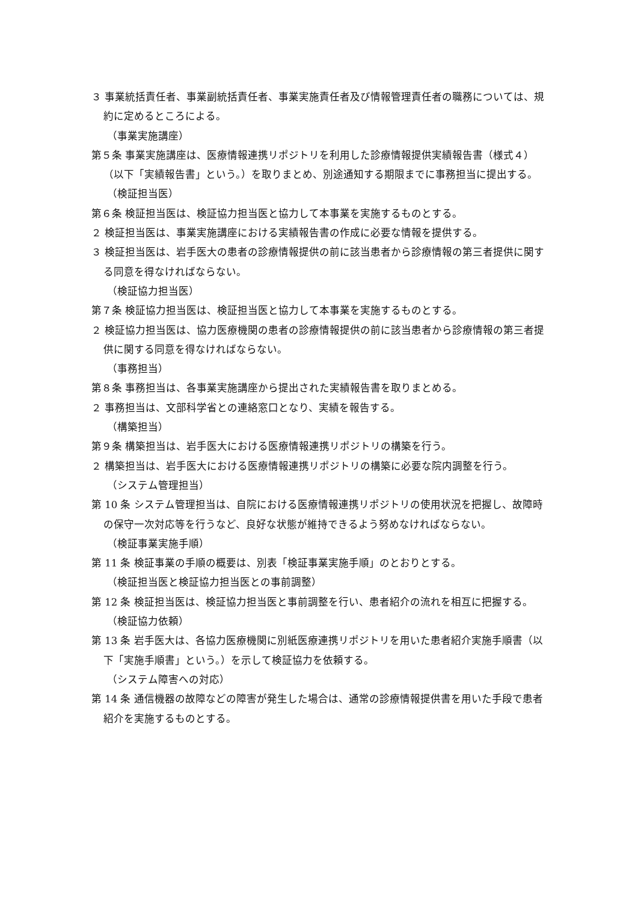３ 事業統括責任者、事業副統括責任者、事業実施責任者及び情報管理責任者の職務については、規約に定めるところによる。
（事業実施講座）
第５条 事業実施講座は、医療情報連携リポジトリを利用した診療情報提供実績報告書（様式４）（以下「実績報告書」という。）を取りまとめ、別途通知する期限までに事務担当に提出する。
（検証担当医）
第６条 検証担当医は、検証協力担当医と協力して本事業を実施するものとする。
２ 検証担当医は、事業実施講座における実績報告書の作成に必要な情報を提供する。
３ 検証担当医は、岩手医大の患者の診療情報提供の前に該当患者から診療情報の第三者提供に関する同意を得なければならない。
（検証協力担当医）
第７条 検証協力担当医は、検証担当医と協力して本事業を実施するものとする。
２ 検証協力担当医は、協力医療機関の患者の診療情報提供の前に該当患者から診療情報の第三者提供に関する同意を得なければならない。
（事務担当）
第８条 事務担当は、各事業実施講座から提出された実績報告書を取りまとめる。
２ 事務担当は、文部科学省との連絡窓口となり、実績を報告する。
（構築担当）
第９条 構築担当は、岩手医大における医療情報連携リポジトリの構築を行う。
２ 構築担当は、岩手医大における医療情報連携リポジトリの構築に必要な院内調整を行う。
（システム管理担当）
第 10 条 システム管理担当は、自院における医療情報連携リポジトリの使用状況を把握し、故障時の保守一次対応等を行うなど、良好な状態が維持できるよう努めなければならない。
（検証事業実施手順）
第 11 条 検証事業の手順の概要は、別表「検証事業実施手順」のとおりとする。
（検証担当医と検証協力担当医との事前調整）
第 12 条 検証担当医は、検証協力担当医と事前調整を行い、患者紹介の流れを相互に把握する。
（検証協力依頼）
第 13 条 岩手医大は、各協力医療機関に別紙医療連携リポジトリを用いた患者紹介実施手順書（以下「実施手順書」という。）を示して検証協力を依頼する。
（システム障害への対応）
第 14 条 通信機器の故障などの障害が発生した場合は、通常の診療情報提供書を用いた手段で患者紹介を実施するものとする。